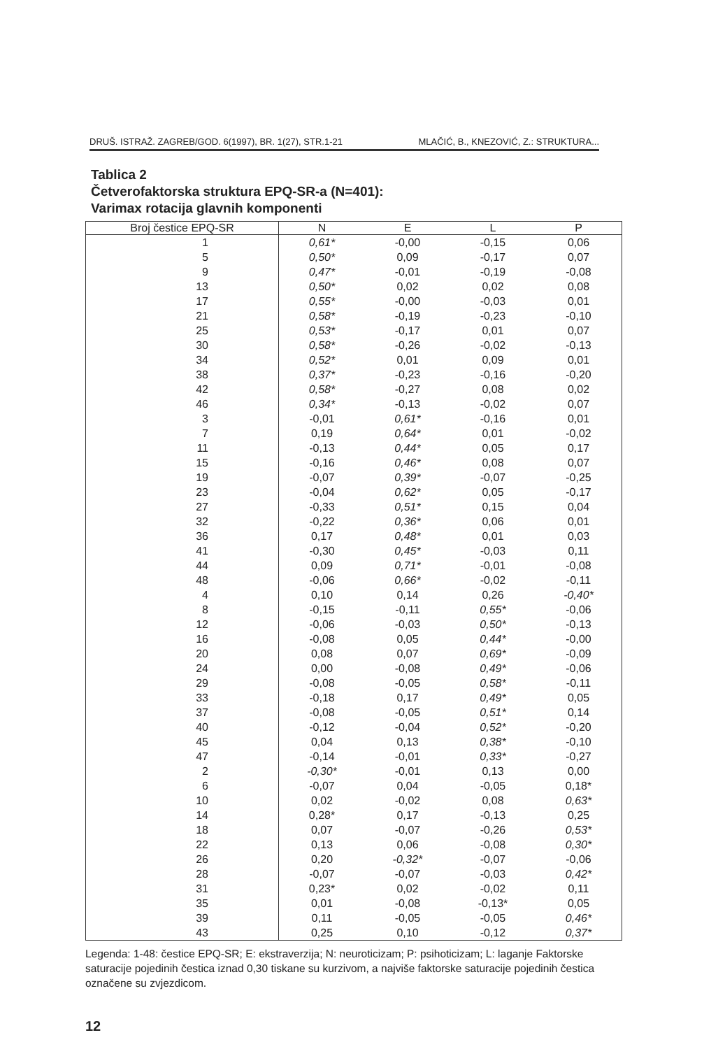DRUŠ. ISTRAŽ. ZAGREB/GOD. 6(1997), BR. 1(27), STR.1-21 MLAČIĆ, B., KNEZOVIĆ, Z.: STRUKTURA...
Tablica 2
Četverofaktorska struktura EPQ-SR-a (N=401):
Varimax rotacija glavnih komponenti
| Broj čestice EPQ-SR | N | E | L | P |
| --- | --- | --- | --- | --- |
| 1 | 0,61* | -0,00 | -0,15 | 0,06 |
| 5 | 0,50* | 0,09 | -0,17 | 0,07 |
| 9 | 0,47* | -0,01 | -0,19 | -0,08 |
| 13 | 0,50* | 0,02 | 0,02 | 0,08 |
| 17 | 0,55* | -0,00 | -0,03 | 0,01 |
| 21 | 0,58* | -0,19 | -0,23 | -0,10 |
| 25 | 0,53* | -0,17 | 0,01 | 0,07 |
| 30 | 0,58* | -0,26 | -0,02 | -0,13 |
| 34 | 0,52* | 0,01 | 0,09 | 0,01 |
| 38 | 0,37* | -0,23 | -0,16 | -0,20 |
| 42 | 0,58* | -0,27 | 0,08 | 0,02 |
| 46 | 0,34* | -0,13 | -0,02 | 0,07 |
| 3 | -0,01 | 0,61* | -0,16 | 0,01 |
| 7 | 0,19 | 0,64* | 0,01 | -0,02 |
| 11 | -0,13 | 0,44* | 0,05 | 0,17 |
| 15 | -0,16 | 0,46* | 0,08 | 0,07 |
| 19 | -0,07 | 0,39* | -0,07 | -0,25 |
| 23 | -0,04 | 0,62* | 0,05 | -0,17 |
| 27 | -0,33 | 0,51* | 0,15 | 0,04 |
| 32 | -0,22 | 0,36* | 0,06 | 0,01 |
| 36 | 0,17 | 0,48* | 0,01 | 0,03 |
| 41 | -0,30 | 0,45* | -0,03 | 0,11 |
| 44 | 0,09 | 0,71* | -0,01 | -0,08 |
| 48 | -0,06 | 0,66* | -0,02 | -0,11 |
| 4 | 0,10 | 0,14 | 0,26 | -0,40* |
| 8 | -0,15 | -0,11 | 0,55* | -0,06 |
| 12 | -0,06 | -0,03 | 0,50* | -0,13 |
| 16 | -0,08 | 0,05 | 0,44* | -0,00 |
| 20 | 0,08 | 0,07 | 0,69* | -0,09 |
| 24 | 0,00 | -0,08 | 0,49* | -0,06 |
| 29 | -0,08 | -0,05 | 0,58* | -0,11 |
| 33 | -0,18 | 0,17 | 0,49* | 0,05 |
| 37 | -0,08 | -0,05 | 0,51* | 0,14 |
| 40 | -0,12 | -0,04 | 0,52* | -0,20 |
| 45 | 0,04 | 0,13 | 0,38* | -0,10 |
| 47 | -0,14 | -0,01 | 0,33* | -0,27 |
| 2 | -0,30* | -0,01 | 0,13 | 0,00 |
| 6 | -0,07 | 0,04 | -0,05 | 0,18* |
| 10 | 0,02 | -0,02 | 0,08 | 0,63* |
| 14 | 0,28* | 0,17 | -0,13 | 0,25 |
| 18 | 0,07 | -0,07 | -0,26 | 0,53* |
| 22 | 0,13 | 0,06 | -0,08 | 0,30* |
| 26 | 0,20 | -0,32* | -0,07 | -0,06 |
| 28 | -0,07 | -0,07 | -0,03 | 0,42* |
| 31 | 0,23* | 0,02 | -0,02 | 0,11 |
| 35 | 0,01 | -0,08 | -0,13* | 0,05 |
| 39 | 0,11 | -0,05 | -0,05 | 0,46* |
| 43 | 0,25 | 0,10 | -0,12 | 0,37* |
Legenda: 1-48: čestice EPQ-SR; E: ekstraverzija; N: neuroticizam; P: psihoticizam; L: laganje Faktorske saturacije pojedinih čestica iznad 0,30 tiskane su kurzivom, a najviše faktorske saturacije pojedinih čestica označene su zvjezdicom.
12